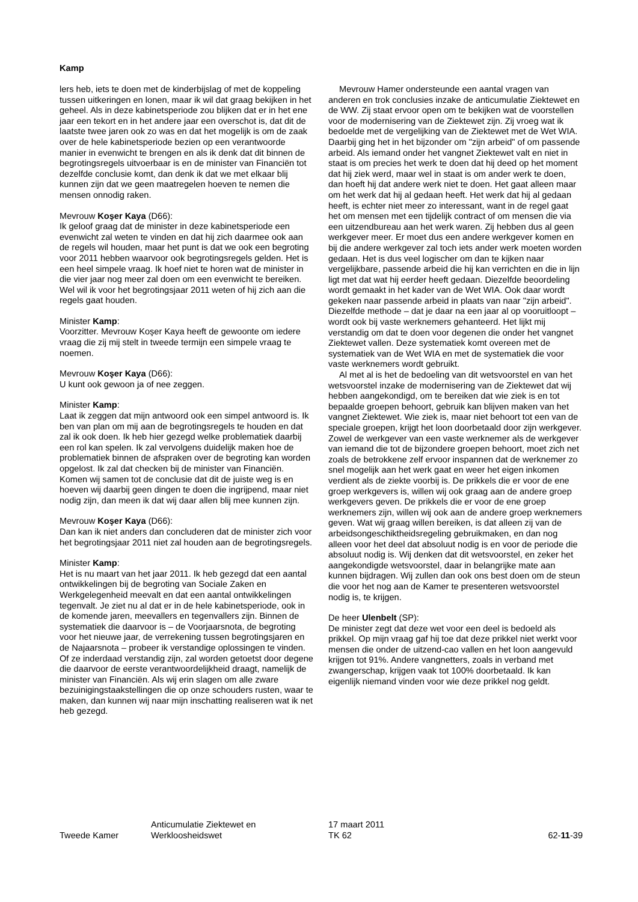Kamp
lers heb, iets te doen met de kinderbijslag of met de koppeling tussen uitkeringen en lonen, maar ik wil dat graag bekijken in het geheel. Als in deze kabinetsperiode zou blijken dat er in het ene jaar een tekort en in het andere jaar een overschot is, dat dit de laatste twee jaren ook zo was en dat het mogelijk is om de zaak over de hele kabinetsperiode bezien op een verantwoorde manier in evenwicht te brengen en als ik denk dat dit binnen de begrotingsregels uitvoerbaar is en de minister van Financiën tot dezelfde conclusie komt, dan denk ik dat we met elkaar blij kunnen zijn dat we geen maatregelen hoeven te nemen die mensen onnodig raken.
Mevrouw Koşer Kaya (D66):
Ik geloof graag dat de minister in deze kabinetsperiode een evenwicht zal weten te vinden en dat hij zich daarmee ook aan de regels wil houden, maar het punt is dat we ook een begroting voor 2011 hebben waarvoor ook begrotingsregels gelden. Het is een heel simpele vraag. Ik hoef niet te horen wat de minister in die vier jaar nog meer zal doen om een evenwicht te bereiken. Wel wil ik voor het begrotingsjaar 2011 weten of hij zich aan die regels gaat houden.
Minister Kamp:
Voorzitter. Mevrouw Koşer Kaya heeft de gewoonte om iedere vraag die zij mij stelt in tweede termijn een simpele vraag te noemen.
Mevrouw Koşer Kaya (D66):
U kunt ook gewoon ja of nee zeggen.
Minister Kamp:
Laat ik zeggen dat mijn antwoord ook een simpel antwoord is. Ik ben van plan om mij aan de begrotingsregels te houden en dat zal ik ook doen. Ik heb hier gezegd welke problematiek daarbij een rol kan spelen. Ik zal vervolgens duidelijk maken hoe de problematiek binnen de afspraken over de begroting kan worden opgelost. Ik zal dat checken bij de minister van Financiën. Komen wij samen tot de conclusie dat dit de juiste weg is en hoeven wij daarbij geen dingen te doen die ingrijpend, maar niet nodig zijn, dan meen ik dat wij daar allen blij mee kunnen zijn.
Mevrouw Koşer Kaya (D66):
Dan kan ik niet anders dan concluderen dat de minister zich voor het begrotingsjaar 2011 niet zal houden aan de begrotingsregels.
Minister Kamp:
Het is nu maart van het jaar 2011. Ik heb gezegd dat een aantal ontwikkelingen bij de begroting van Sociale Zaken en Werkgelegenheid meevalt en dat een aantal ontwikkelingen tegenvalt. Je ziet nu al dat er in de hele kabinetsperiode, ook in de komende jaren, meevallers en tegenvallers zijn. Binnen de systematiek die daarvoor is – de Voorjaarsnota, de begroting voor het nieuwe jaar, de verrekening tussen begrotingsjaren en de Najaarsnota – probeer ik verstandige oplossingen te vinden. Of ze inderdaad verstandig zijn, zal worden getoetst door degene die daarvoor de eerste verantwoordelijkheid draagt, namelijk de minister van Financiën. Als wij erin slagen om alle zware bezuinigingstaakstellingen die op onze schouders rusten, waar te maken, dan kunnen wij naar mijn inschatting realiseren wat ik net heb gezegd.
Mevrouw Hamer ondersteunde een aantal vragen van anderen en trok conclusies inzake de anticumulatie Ziektewet en de WW. Zij staat ervoor open om te bekijken wat de voorstellen voor de modernisering van de Ziektewet zijn. Zij vroeg wat ik bedoelde met de vergelijking van de Ziektewet met de Wet WIA. Daarbij ging het in het bijzonder om "zijn arbeid" of om passende arbeid. Als iemand onder het vangnet Ziektewet valt en niet in staat is om precies het werk te doen dat hij deed op het moment dat hij ziek werd, maar wel in staat is om ander werk te doen, dan hoeft hij dat andere werk niet te doen. Het gaat alleen maar om het werk dat hij al gedaan heeft. Het werk dat hij al gedaan heeft, is echter niet meer zo interessant, want in de regel gaat het om mensen met een tijdelijk contract of om mensen die via een uitzendbureau aan het werk waren. Zij hebben dus al geen werkgever meer. Er moet dus een andere werkgever komen en bij die andere werkgever zal toch iets ander werk moeten worden gedaan. Het is dus veel logischer om dan te kijken naar vergelijkbare, passende arbeid die hij kan verrichten en die in lijn ligt met dat wat hij eerder heeft gedaan. Diezelfde beoordeling wordt gemaakt in het kader van de Wet WIA. Ook daar wordt gekeken naar passende arbeid in plaats van naar "zijn arbeid". Diezelfde methode – dat je daar na een jaar al op vooruitloopt – wordt ook bij vaste werknemers gehanteerd. Het lijkt mij verstandig om dat te doen voor degenen die onder het vangnet Ziektewet vallen. Deze systematiek komt overeen met de systematiek van de Wet WIA en met de systematiek die voor vaste werknemers wordt gebruikt.
Al met al is het de bedoeling van dit wetsvoorstel en van het wetsvoorstel inzake de modernisering van de Ziektewet dat wij hebben aangekondigd, om te bereiken dat wie ziek is en tot bepaalde groepen behoort, gebruik kan blijven maken van het vangnet Ziektewet. Wie ziek is, maar niet behoort tot een van de speciale groepen, krijgt het loon doorbetaald door zijn werkgever. Zowel de werkgever van een vaste werknemer als de werkgever van iemand die tot de bijzondere groepen behoort, moet zich net zoals de betrokkene zelf ervoor inspannen dat de werknemer zo snel mogelijk aan het werk gaat en weer het eigen inkomen verdient als de ziekte voorbij is. De prikkels die er voor de ene groep werkgevers is, willen wij ook graag aan de andere groep werkgevers geven. De prikkels die er voor de ene groep werknemers zijn, willen wij ook aan de andere groep werknemers geven. Wat wij graag willen bereiken, is dat alleen zij van de arbeidsongeschiktheidsregeling gebruikmaken, en dan nog alleen voor het deel dat absoluut nodig is en voor de periode die absoluut nodig is. Wij denken dat dit wetsvoorstel, en zeker het aangekondigde wetsvoorstel, daar in belangrijke mate aan kunnen bijdragen. Wij zullen dan ook ons best doen om de steun die voor het nog aan de Kamer te presenteren wetsvoorstel nodig is, te krijgen.
De heer Ulenbelt (SP):
De minister zegt dat deze wet voor een deel is bedoeld als prikkel. Op mijn vraag gaf hij toe dat deze prikkel niet werkt voor mensen die onder de uitzend-cao vallen en het loon aangevuld krijgen tot 91%. Andere vangnetters, zoals in verband met zwangerschap, krijgen vaak tot 100% doorbetaald. Ik kan eigenlijk niemand vinden voor wie deze prikkel nog geldt.
Tweede Kamer
Anticumulatie Ziektewet en
Werkloosheidswet
17 maart 2011
TK 62
62-11-39